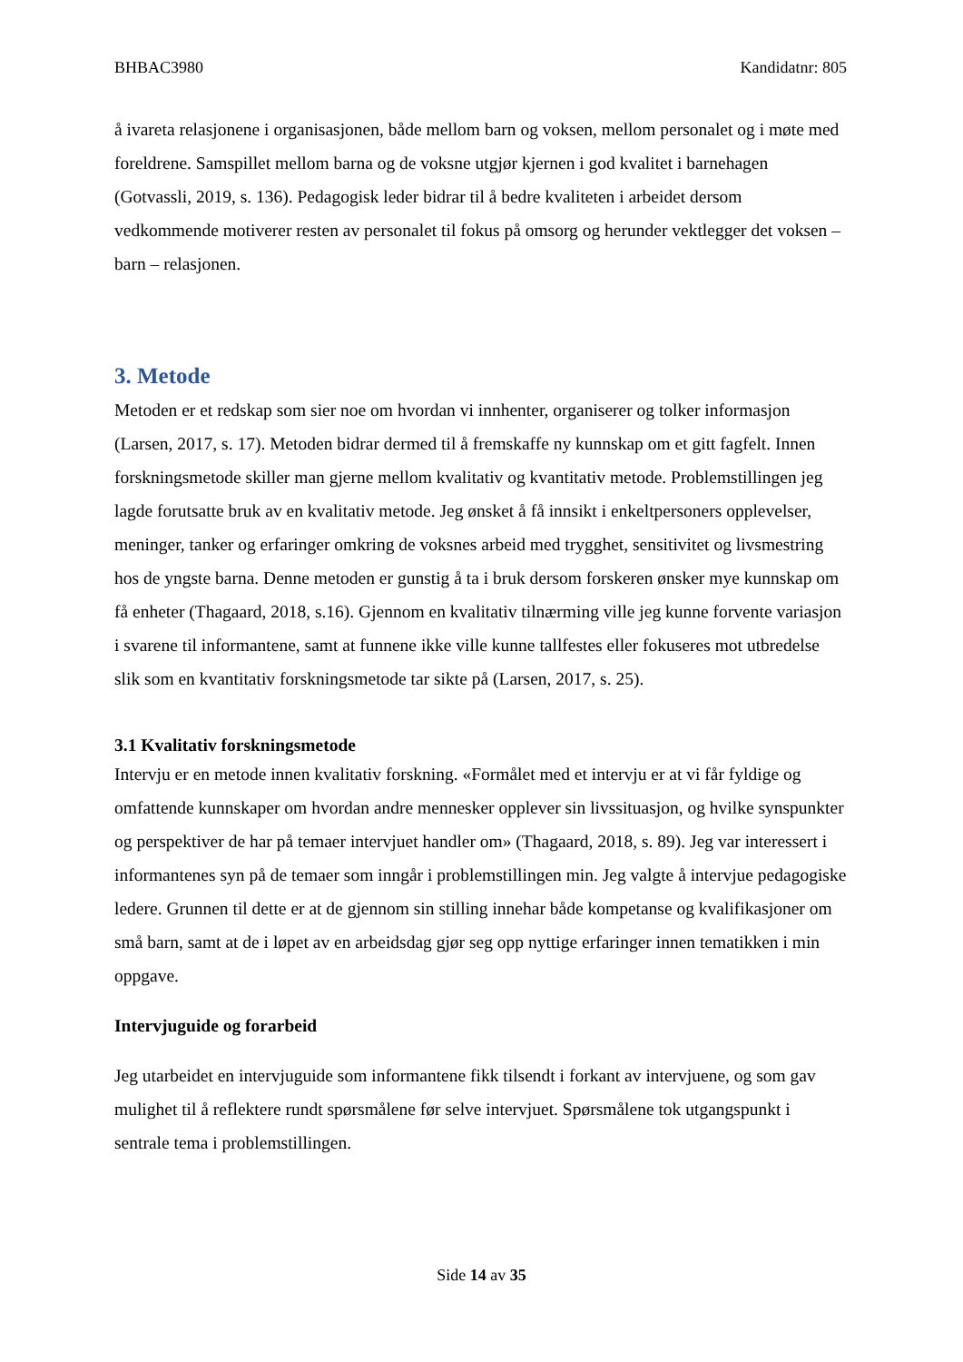BHBAC3980 Kandidatnr: 805
å ivareta relasjonene i organisasjonen, både mellom barn og voksen, mellom personalet og i møte med foreldrene. Samspillet mellom barna og de voksne utgjør kjernen i god kvalitet i barnehagen (Gotvassli, 2019, s. 136). Pedagogisk leder bidrar til å bedre kvaliteten i arbeidet dersom vedkommende motiverer resten av personalet til fokus på omsorg og herunder vektlegger det voksen – barn – relasjonen.
3. Metode
Metoden er et redskap som sier noe om hvordan vi innhenter, organiserer og tolker informasjon (Larsen, 2017, s. 17). Metoden bidrar dermed til å fremskaffe ny kunnskap om et gitt fagfelt. Innen forskningsmetode skiller man gjerne mellom kvalitativ og kvantitativ metode. Problemstillingen jeg lagde forutsatte bruk av en kvalitativ metode. Jeg ønsket å få innsikt i enkeltpersoners opplevelser, meninger, tanker og erfaringer omkring de voksnes arbeid med trygghet, sensitivitet og livsmestring hos de yngste barna. Denne metoden er gunstig å ta i bruk dersom forskeren ønsker mye kunnskap om få enheter (Thagaard, 2018, s.16). Gjennom en kvalitativ tilnærming ville jeg kunne forvente variasjon i svarene til informantene, samt at funnene ikke ville kunne tallfestes eller fokuseres mot utbredelse slik som en kvantitativ forskningsmetode tar sikte på (Larsen, 2017, s. 25).
3.1 Kvalitativ forskningsmetode
Intervju er en metode innen kvalitativ forskning. «Formålet med et intervju er at vi får fyldige og omfattende kunnskaper om hvordan andre mennesker opplever sin livssituasjon, og hvilke synspunkter og perspektiver de har på temaer intervjuet handler om» (Thagaard, 2018, s. 89). Jeg var interessert i informantenes syn på de temaer som inngår i problemstillingen min. Jeg valgte å intervjue pedagogiske ledere. Grunnen til dette er at de gjennom sin stilling innehar både kompetanse og kvalifikasjoner om små barn, samt at de i løpet av en arbeidsdag gjør seg opp nyttige erfaringer innen tematikken i min oppgave.
Intervjuguide og forarbeid
Jeg utarbeidet en intervjuguide som informantene fikk tilsendt i forkant av intervjuene, og som gav mulighet til å reflektere rundt spørsmålene før selve intervjuet. Spørsmålene tok utgangspunkt i sentrale tema i problemstillingen.
Side 14 av 35